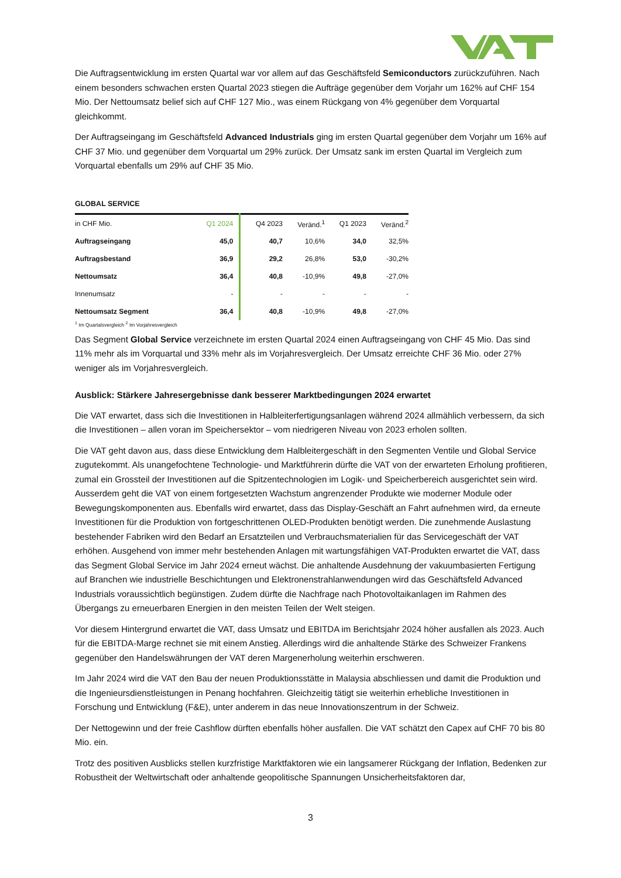Die Auftragsentwicklung im ersten Quartal war vor allem auf das Geschäftsfeld Semiconductors zurückzuführen. Nach einem besonders schwachen ersten Quartal 2023 stiegen die Aufträge gegenüber dem Vorjahr um 162% auf CHF 154 Mio. Der Nettoumsatz belief sich auf CHF 127 Mio., was einem Rückgang von 4% gegenüber dem Vorquartal gleichkommt.
Der Auftragseingang im Geschäftsfeld Advanced Industrials ging im ersten Quartal gegenüber dem Vorjahr um 16% auf CHF 37 Mio. und gegenüber dem Vorquartal um 29% zurück. Der Umsatz sank im ersten Quartal im Vergleich zum Vorquartal ebenfalls um 29% auf CHF 35 Mio.
GLOBAL SERVICE
| in CHF Mio. | Q1 2024 | Q4 2023 | Veränd.<sup>1</sup> | Q1 2023 | Veränd.<sup>2</sup> |
| --- | --- | --- | --- | --- | --- |
| Auftragseingang | 45,0 | 40,7 | 10,6% | 34,0 | 32,5% |
| Auftragsbestand | 36,9 | 29,2 | 26,8% | 53,0 | -30,2% |
| Nettoumsatz | 36,4 | 40,8 | -10,9% | 49,8 | -27,0% |
| Innenumsatz | - | - | - | - | - |
| Nettoumsatz Segment | 36,4 | 40,8 | -10,9% | 49,8 | -27,0% |
<sup>1</sup> Im Quartalsvergleich <sup>2</sup> Im Vorjahresvergleich
Das Segment Global Service verzeichnete im ersten Quartal 2024 einen Auftragseingang von CHF 45 Mio. Das sind 11% mehr als im Vorquartal und 33% mehr als im Vorjahresvergleich. Der Umsatz erreichte CHF 36 Mio. oder 27% weniger als im Vorjahresvergleich.
Ausblick: Stärkere Jahresergebnisse dank besserer Marktbedingungen 2024 erwartet
Die VAT erwartet, dass sich die Investitionen in Halbleiterfertigungsanlagen während 2024 allmählich verbessern, da sich die Investitionen – allen voran im Speichersektor – vom niedrigeren Niveau von 2023 erholen sollten.
Die VAT geht davon aus, dass diese Entwicklung dem Halbleitergeschäft in den Segmenten Ventile und Global Service zugutekommt. Als unangefochtene Technologie- und Marktführerin dürfte die VAT von der erwarteten Erholung profitieren, zumal ein Grossteil der Investitionen auf die Spitzentechnologien im Logik- und Speicherbereich ausgerichtet sein wird. Ausserdem geht die VAT von einem fortgesetzten Wachstum angrenzender Produkte wie moderner Module oder Bewegungskomponenten aus. Ebenfalls wird erwartet, dass das Display-Geschäft an Fahrt aufnehmen wird, da erneute Investitionen für die Produktion von fortgeschrittenen OLED-Produkten benötigt werden. Die zunehmende Auslastung bestehender Fabriken wird den Bedarf an Ersatzteilen und Verbrauchsmaterialien für das Servicegeschäft der VAT erhöhen. Ausgehend von immer mehr bestehenden Anlagen mit wartungsfähigen VAT-Produkten erwartet die VAT, dass das Segment Global Service im Jahr 2024 erneut wächst. Die anhaltende Ausdehnung der vakuumbasierten Fertigung auf Branchen wie industrielle Beschichtungen und Elektronenstrahlanwendungen wird das Geschäftsfeld Advanced Industrials voraussichtlich begünstigen. Zudem dürfte die Nachfrage nach Photovoltaikanlagen im Rahmen des Übergangs zu erneuerbaren Energien in den meisten Teilen der Welt steigen.
Vor diesem Hintergrund erwartet die VAT, dass Umsatz und EBITDA im Berichtsjahr 2024 höher ausfallen als 2023. Auch für die EBITDA-Marge rechnet sie mit einem Anstieg. Allerdings wird die anhaltende Stärke des Schweizer Frankens gegenüber den Handelswährungen der VAT deren Margenerholung weiterhin erschweren.
Im Jahr 2024 wird die VAT den Bau der neuen Produktionsstätte in Malaysia abschliessen und damit die Produktion und die Ingenieursdienstleistungen in Penang hochfahren. Gleichzeitig tätigt sie weiterhin erhebliche Investitionen in Forschung und Entwicklung (F&E), unter anderem in das neue Innovationszentrum in der Schweiz.
Der Nettogewinn und der freie Cashflow dürften ebenfalls höher ausfallen. Die VAT schätzt den Capex auf CHF 70 bis 80 Mio. ein.
Trotz des positiven Ausblicks stellen kurzfristige Marktfaktoren wie ein langsamerer Rückgang der Inflation, Bedenken zur Robustheit der Weltwirtschaft oder anhaltende geopolitische Spannungen Unsicherheitsfaktoren dar,
3